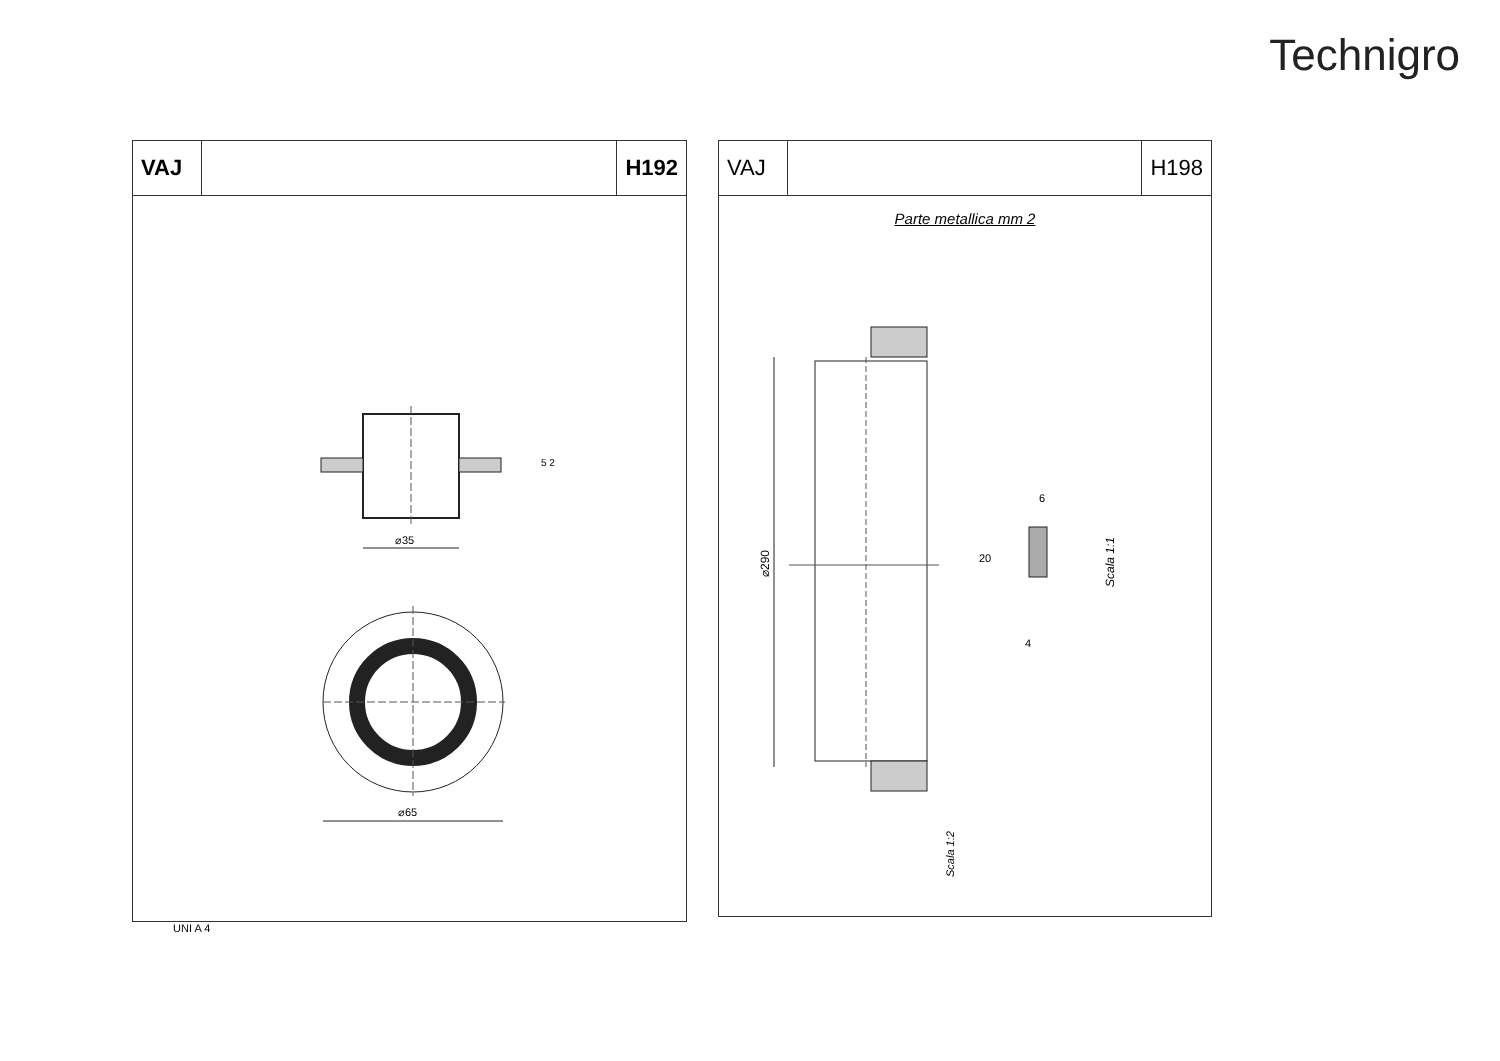Technigro
VAJ H192
⌀35
⌀65
5 2
UNI A 4
VAJ H198
Parte metallica mm 2
⌀290
20
6
4
Scala 1:1
Scala 1:2